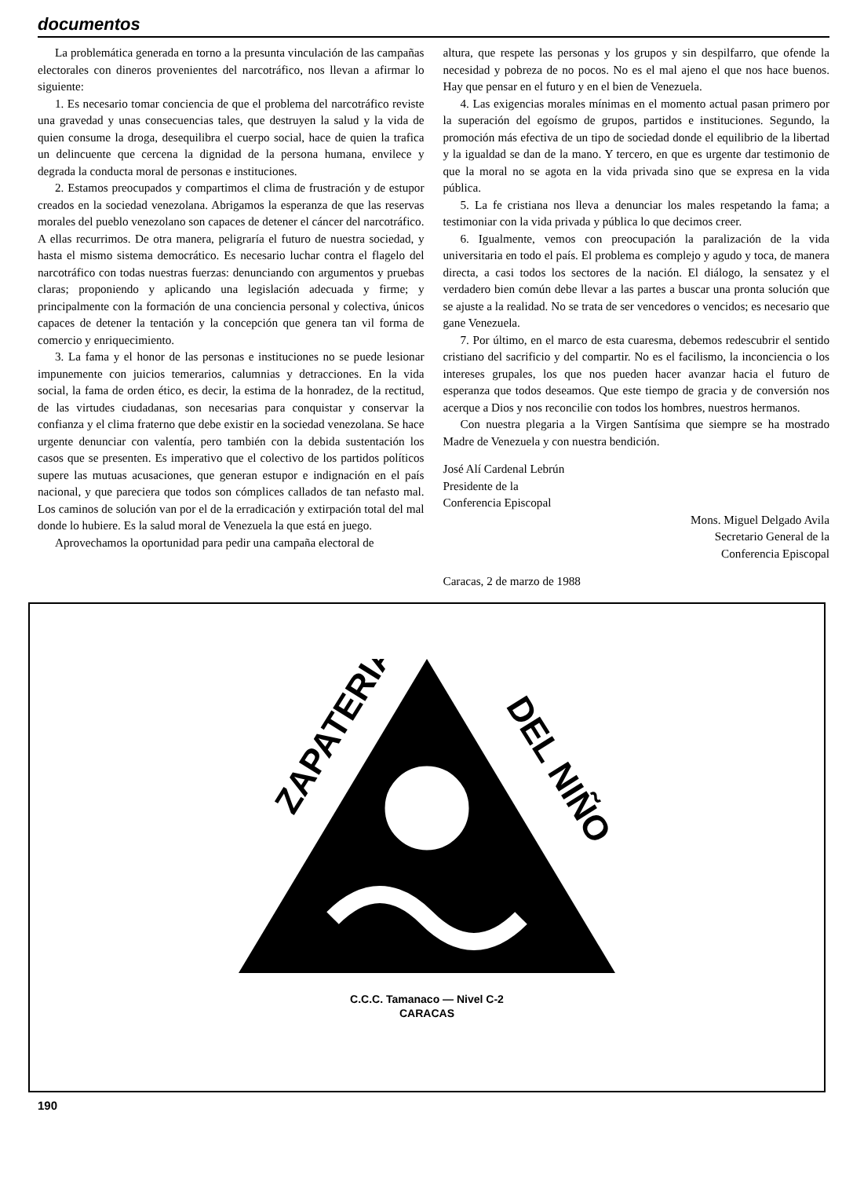documentos
La problemática generada en torno a la presunta vinculación de las campañas electorales con dineros provenientes del narcotráfico, nos llevan a afirmar lo siguiente:
1. Es necesario tomar conciencia de que el problema del narcotráfico reviste una gravedad y unas consecuencias tales, que destruyen la salud y la vida de quien consume la droga, desequilibra el cuerpo social, hace de quien la trafica un delincuente que cercena la dignidad de la persona humana, envilece y degrada la conducta moral de personas e instituciones.
2. Estamos preocupados y compartimos el clima de frustración y de estupor creados en la sociedad venezolana. Abrigamos la esperanza de que las reservas morales del pueblo venezolano son capaces de detener el cáncer del narcotráfico. A ellas recurrimos. De otra manera, peligraría el futuro de nuestra sociedad, y hasta el mismo sistema democrático. Es necesario luchar contra el flagelo del narcotráfico con todas nuestras fuerzas: denunciando con argumentos y pruebas claras; proponiendo y aplicando una legislación adecuada y firme; y principalmente con la formación de una conciencia personal y colectiva, únicos capaces de detener la tentación y la concepción que genera tan vil forma de comercio y enriquecimiento.
3. La fama y el honor de las personas e instituciones no se puede lesionar impunemente con juicios temerarios, calumnias y detracciones. En la vida social, la fama de orden ético, es decir, la estima de la honradez, de la rectitud, de las virtudes ciudadanas, son necesarias para conquistar y conservar la confianza y el clima fraterno que debe existir en la sociedad venezolana. Se hace urgente denunciar con valentía, pero también con la debida sustentación los casos que se presenten. Es imperativo que el colectivo de los partidos políticos supere las mutuas acusaciones, que generan estupor e indignación en el país nacional, y que pareciera que todos son cómplices callados de tan nefasto mal. Los caminos de solución van por el de la erradicación y extirpación total del mal donde lo hubiere. Es la salud moral de Venezuela la que está en juego.
Aprovechamos la oportunidad para pedir una campaña electoral de
altura, que respete las personas y los grupos y sin despilfarro, que ofende la necesidad y pobreza de no pocos. No es el mal ajeno el que nos hace buenos. Hay que pensar en el futuro y en el bien de Venezuela.
4. Las exigencias morales mínimas en el momento actual pasan primero por la superación del egoísmo de grupos, partidos e instituciones. Segundo, la promoción más efectiva de un tipo de sociedad donde el equilibrio de la libertad y la igualdad se dan de la mano. Y tercero, en que es urgente dar testimonio de que la moral no se agota en la vida privada sino que se expresa en la vida pública.
5. La fe cristiana nos lleva a denunciar los males respetando la fama; a testimoniar con la vida privada y pública lo que decimos creer.
6. Igualmente, vemos con preocupación la paralización de la vida universitaria en todo el país. El problema es complejo y agudo y toca, de manera directa, a casi todos los sectores de la nación. El diálogo, la sensatez y el verdadero bien común debe llevar a las partes a buscar una pronta solución que se ajuste a la realidad. No se trata de ser vencedores o vencidos; es necesario que gane Venezuela.
7. Por último, en el marco de esta cuaresma, debemos redescubrir el sentido cristiano del sacrificio y del compartir. No es el facilismo, la inconciencia o los intereses grupales, los que nos pueden hacer avanzar hacia el futuro de esperanza que todos deseamos. Que este tiempo de gracia y de conversión nos acerque a Dios y nos reconcilie con todos los hombres, nuestros hermanos.
Con nuestra plegaria a la Virgen Santísima que siempre se ha mostrado Madre de Venezuela y con nuestra bendición.
José Alí Cardenal Lebrún
Presidente de la
Conferencia Episcopal
Mons. Miguel Delgado Avila
Secretario General de la
Conferencia Episcopal
Caracas, 2 de marzo de 1988
ZAPATERIA
DEL NIÑO
C.C.C. Tamanaco — Nivel C-2
CARACAS
190